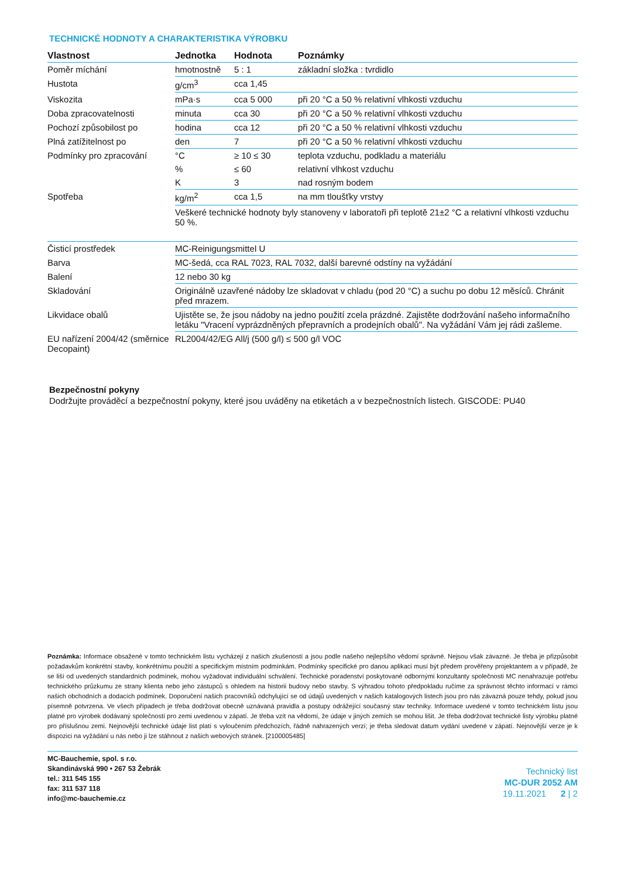TECHNICKÉ HODNOTY A CHARAKTERISTIKA VÝROBKU
| Vlastnost | Jednotka | Hodnota | Poznámky |
| --- | --- | --- | --- |
| Poměr míchání | hmotnostně | 5 : 1 | základní složka : tvrdidlo |
| Hustota | g/cm<sup>3</sup> | cca 1,45 | |
| Viskozita | mPa·s | cca 5 000 | při 20 °C a 50 % relativní vlhkosti vzduchu |
| Doba zpracovatelnosti | minuta | cca 30 | při 20 °C a 50 % relativní vlhkosti vzduchu |
| Pochozí způsobilost po | hodina | cca 12 | při 20 °C a 50 % relativní vlhkosti vzduchu |
| Plná zatížitelnost po | den | 7 | při 20 °C a 50 % relativní vlhkosti vzduchu |
| Podmínky pro zpracování | °C | ≥ 10 ≤ 30 | teplota vzduchu, podkladu a materiálu |
| | % | ≤ 60 | relativní vlhkost vzduchu |
| | K | 3 | nad rosným bodem |
| Spotřeba | kg/m<sup>2</sup> | cca 1,5 | na mm tloušťky vrstvy |
| | Veškeré technické hodnoty byly stanoveny v laboratoři při teplotě 21±2 °C a relativní vlhkosti vzduchu 50 %. | | |
| Čisticí prostředek | MC-Reinigungsmittel U | | |
| Barva | MC-šedá, cca RAL 7023, RAL 7032, další barevné odstíny na vyžádání | | |
| Balení | 12 nebo 30 kg | | |
| Skladování | Originálně uzavřené nádoby lze skladovat v chladu (pod 20 °C) a suchu po dobu 12 měsíců. Chránit před mrazem. | | |
| Likvidace obalů | Ujistěte se, že jsou nádoby na jedno použití zcela prázdné. Zajistěte dodržování našeho informačního letáku "Vracení vyprázdněných přepravních a prodejních obalů". Na vyžádání Vám jej rádi zašleme. | | |
| EU nařízení 2004/42 (směrnice Decopaint) | RL2004/42/EG All/j (500 g/l) ≤ 500 g/l VOC | | |
Bezpečnostní pokyny
Dodržujte prováděcí a bezpečnostní pokyny, které jsou uváděny na etiketách a v bezpečnostních listech. GISCODE: PU40
Poznámka: Informace obsažené v tomto technickém listu vycházejí z našich zkušeností a jsou podle našeho nejlepšího vědomí správné. Nejsou však závazné. Je třeba je přizpůsobit požadavkům konkrétní stavby, konkrétnímu použití a specifickým místním podmínkám. Podmínky specifické pro danou aplikaci musí být předem prověřeny projektantem a v případě, že se liší od uvedených standardních podmínek, mohou vyžadovat individuální schválení. Technické poradenství poskytované odbornými konzultanty společnosti MC nenahrazuje potřebu technického průzkumu ze strany klienta nebo jeho zástupců s ohledem na historii budovy nebo stavby. S výhradou tohoto předpokladu ručíme za správnost těchto informací v rámci našich obchodních a dodacích podmínek. Doporučení našich pracovníků odchylující se od údajů uvedených v našich katalogových listech jsou pro nás závazná pouze tehdy, pokud jsou písemně potvrzena. Ve všech případech je třeba dodržovat obecně uznávaná pravidla a postupy odrážející současný stav techniky. Informace uvedené v tomto technickém listu jsou platné pro výrobek dodávaný společností pro zemi uvedenou v zápatí. Je třeba vzít na vědomí, že údaje v jiných zemích se mohou lišit. Je třeba dodržovat technické listy výrobku platné pro příslušnou zemi. Nejnovější technické údaje list platí s vyloučením předchozích, řádně nahrazených verzí; je třeba sledovat datum vydání uvedené v zápatí. Nejnovější verze je k dispozici na vyžádání u nás nebo ji lze stáhnout z našich webových stránek. [2100005485]
MC-Bauchemie, spol. s r.o.
Skandinávská 990 • 267 53 Žebrák
tel.: 311 545 155
fax: 311 537 118
info@mc-bauchemie.cz
Technický list
MC-DUR 2052 AM
19.11.2021 2 | 2